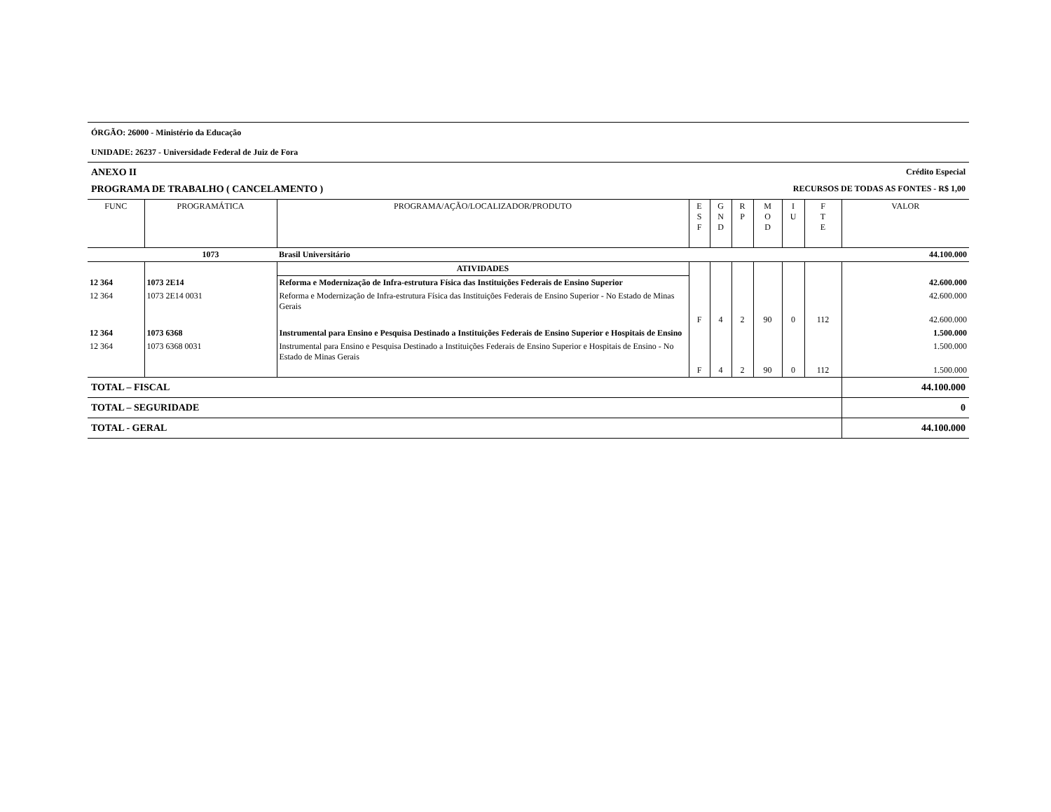ÓRGÃO: 26000 - Ministério da Educação
UNIDADE: 26237 - Universidade Federal de Juiz de Fora
ANEXO II Crédito Especial
PROGRAMA DE TRABALHO ( CANCELAMENTO ) RECURSOS DE TODAS AS FONTES - R$ 1,00
| FUNC | PROGRAMÁTICA | PROGRAMA/AÇÃO/LOCALIZADOR/PRODUTO | E S F | G N D | R P | M O D | I U | F T E | VALOR |
| --- | --- | --- | --- | --- | --- | --- | --- | --- | --- |
| | 1073 | Brasil Universitário | | | | | | | 44.100.000 |
| | | ATIVIDADES | | | | | | | |
| 12 364 | 1073 2E14 | Reforma e Modernização de Infra-estrutura Física das Instituições Federais de Ensino Superior | | | | | | | 42.600.000 |
| 12 364 | 1073 2E14 0031 | Reforma e Modernização de Infra-estrutura Física das Instituições Federais de Ensino Superior - No Estado de Minas Gerais | | | | | | | 42.600.000 |
| | | | F | 4 | 2 | 90 | 0 | 112 | 42.600.000 |
| 12 364 | 1073 6368 | Instrumental para Ensino e Pesquisa Destinado a Instituições Federais de Ensino Superior e Hospitais de Ensino | | | | | | | 1.500.000 |
| 12 364 | 1073 6368 0031 | Instrumental para Ensino e Pesquisa Destinado a Instituições Federais de Ensino Superior e Hospitais de Ensino - No Estado de Minas Gerais | | | | | | | 1.500.000 |
| | | | F | 4 | 2 | 90 | 0 | 112 | 1.500.000 |
| TOTAL – FISCAL | | | | | | | | | 44.100.000 |
| TOTAL – SEGURIDADE | | | | | | | | | 0 |
| TOTAL - GERAL | | | | | | | | | 44.100.000 |